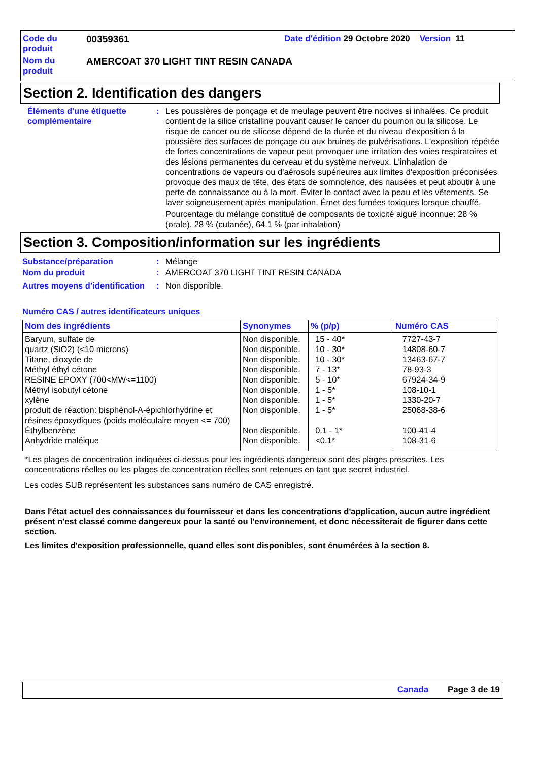| Code du produit | 00359361 | Date d'édition 29 Octobre 2020 Version 11 |
| Nom du produit | AMERCOAT 370 LIGHT TINT RESIN CANADA | |
Section 2. Identification des dangers
Éléments d'une étiquette complémentaire
: Les poussières de ponçage et de meulage peuvent être nocives si inhalées. Ce produit contient de la silice cristalline pouvant causer le cancer du poumon ou la silicose. Le risque de cancer ou de silicose dépend de la durée et du niveau d'exposition à la poussière des surfaces de ponçage ou aux bruines de pulvérisations. L'exposition répétée de fortes concentrations de vapeur peut provoquer une irritation des voies respiratoires et des lésions permanentes du cerveau et du système nerveux. L'inhalation de concentrations de vapeurs ou d'aérosols supérieures aux limites d'exposition préconisées provoque des maux de tête, des états de somnolence, des nausées et peut aboutir à une perte de connaissance ou à la mort. Éviter le contact avec la peau et les vêtements. Se laver soigneusement après manipulation. Émet des fumées toxiques lorsque chauffé.
Pourcentage du mélange constitué de composants de toxicité aiguë inconnue: 28 % (orale), 28 % (cutanée), 64.1 % (par inhalation)
Section 3. Composition/information sur les ingrédients
Substance/préparation : Mélange
Nom du produit : AMERCOAT 370 LIGHT TINT RESIN CANADA
Autres moyens d’identification
: Non disponible.
Numéro CAS / autres identificateurs uniques
| Nom des ingrédients | Synonymes | % (p/p) | Numéro CAS |
| --- | --- | --- | --- |
| Baryum, sulfate de | Non disponible. | 15 - 40* | 7727-43-7 |
| quartz (SiO2) (<10 microns) | Non disponible. | 10 - 30* | 14808-60-7 |
| Titane, dioxyde de | Non disponible. | 10 - 30* | 13463-67-7 |
| Méthyl éthyl cétone | Non disponible. | 7 - 13* | 78-93-3 |
| RESINE EPOXY (700<MW<=1100) | Non disponible. | 5 - 10* | 67924-34-9 |
| Méthyl isobutyl cétone | Non disponible. | 1 - 5* | 108-10-1 |
| xylène | Non disponible. | 1 - 5* | 1330-20-7 |
| produit de réaction: bisphénol-A-épichlorhydrine et résines époxydiques (poids moléculaire moyen <= 700) | Non disponible. | 1 - 5* | 25068-38-6 |
| Éthylbenzène | Non disponible. | 0.1 - 1* | 100-41-4 |
| Anhydride maléique | Non disponible. | <0.1* | 108-31-6 |
*Les plages de concentration indiquées ci-dessus pour les ingrédients dangereux sont des plages prescrites. Les concentrations réelles ou les plages de concentration réelles sont retenues en tant que secret industriel.
Les codes SUB représentent les substances sans numéro de CAS enregistré.
Dans l'état actuel des connaissances du fournisseur et dans les concentrations d'application, aucun autre ingrédient présent n'est classé comme dangereux pour la santé ou l'environnement, et donc nécessiterait de figurer dans cette section.
Les limites d'exposition professionnelle, quand elles sont disponibles, sont énumérées à la section 8.
Canada Page 3 de 19